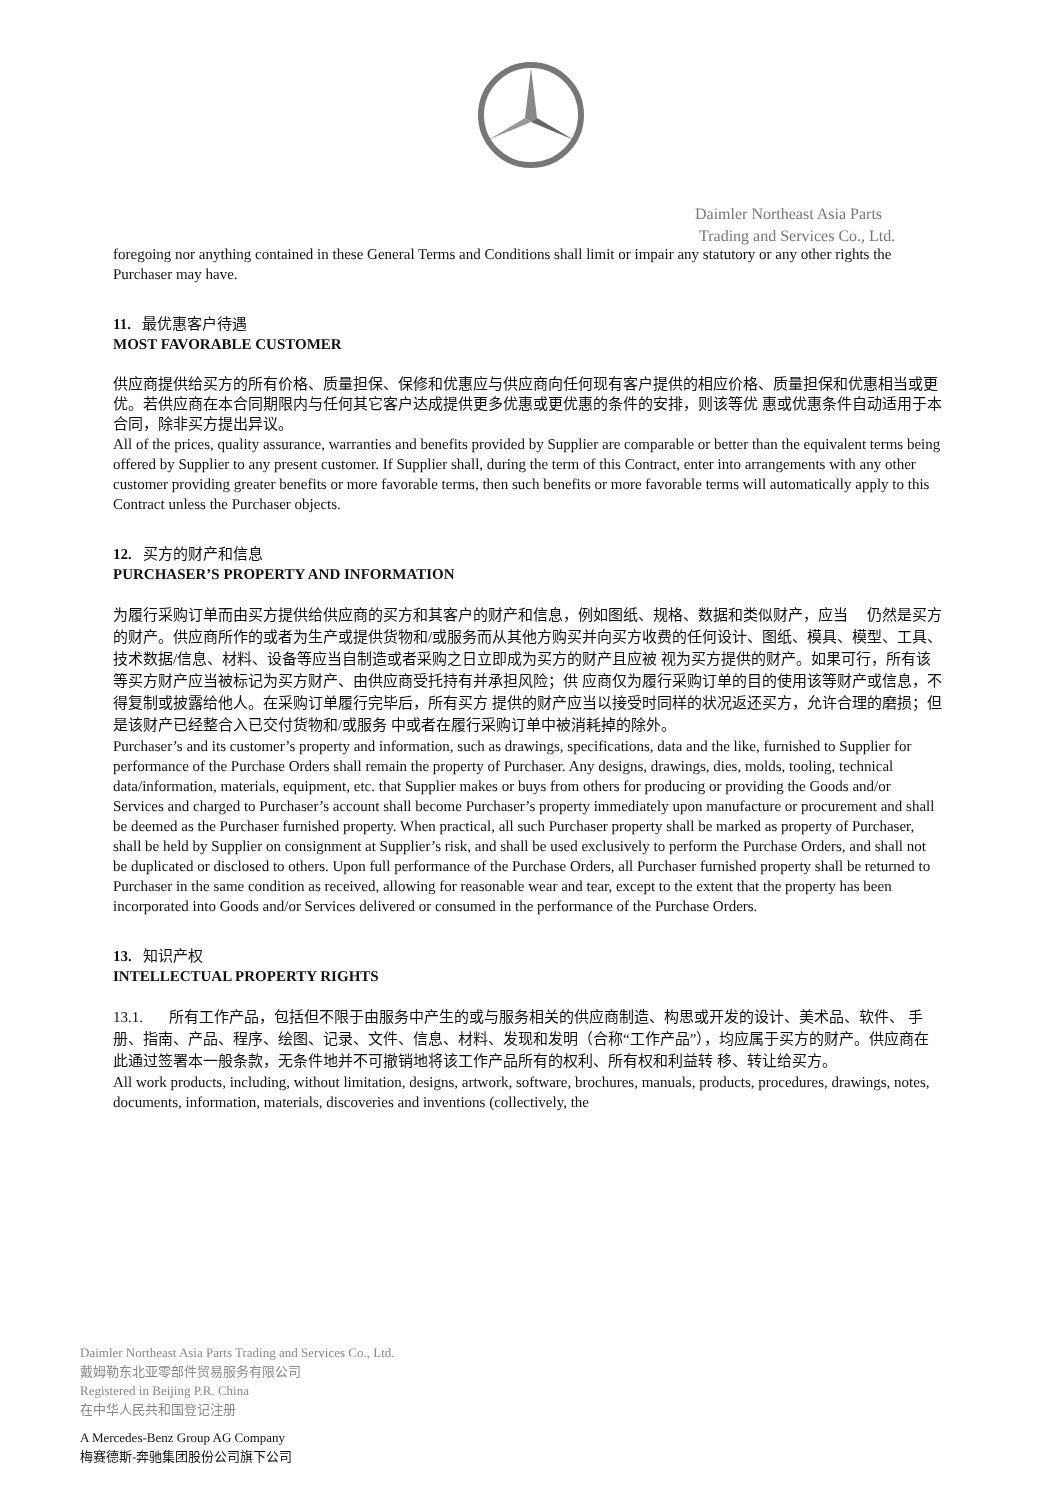Daimler Northeast Asia Parts
Trading and Services Co., Ltd.
foregoing nor anything contained in these General Terms and Conditions shall limit or impair any statutory or any other rights the Purchaser may have.
11. 最优惠客户待遇
MOST FAVORABLE CUSTOMER
供应商提供给买方的所有价格、质量担保、保修和优惠应与供应商向任何现有客户提供的相应价格、质量担保和优惠相当或更优。若供应商在本合同期限内与任何其它客户达成提供更多优惠或更优惠的条件的安排，则该等优 惠或优惠条件自动适用于本合同，除非买方提出异议。
All of the prices, quality assurance, warranties and benefits provided by Supplier are comparable or better than the equivalent terms being offered by Supplier to any present customer. If Supplier shall, during the term of this Contract, enter into arrangements with any other customer providing greater benefits or more favorable terms, then such benefits or more favorable terms will automatically apply to this Contract unless the Purchaser objects.
12. 买方的财产和信息
PURCHASER’S PROPERTY AND INFORMATION
为履行采购订单而由买方提供给供应商的买方和其客户的财产和信息，例如图纸、规格、数据和类似财产，应当 仍然是买方的财产。供应商所作的或者为生产或提供货物和/或服务而从其他方购买并向买方收费的任何设计、图纸、模具、模型、工具、技术数据/信息、材料、设备等应当自制造或者采购之日立即成为买方的财产且应被 视为买方提供的财产。如果可行，所有该等买方财产应当被标记为买方财产、由供应商受托持有并承担风险；供 应商仅为履行采购订单的目的使用该等财产或信息，不得复制或披露给他人。在采购订单履行完毕后，所有买方 提供的财产应当以接受时同样的状况返还买方，允许合理的磨损；但是该财产已经整合入已交付货物和/或服务 中或者在履行采购订单中被消耗掉的除外。
Purchaser’s and its customer’s property and information, such as drawings, specifications, data and the like, furnished to Supplier for performance of the Purchase Orders shall remain the property of Purchaser. Any designs, drawings, dies, molds, tooling, technical data/information, materials, equipment, etc. that Supplier makes or buys from others for producing or providing the Goods and/or Services and charged to Purchaser’s account shall become Purchaser’s property immediately upon manufacture or procurement and shall be deemed as the Purchaser furnished property. When practical, all such Purchaser property shall be marked as property of Purchaser, shall be held by Supplier on consignment at Supplier’s risk, and shall be used exclusively to perform the Purchase Orders, and shall not be duplicated or disclosed to others. Upon full performance of the Purchase Orders, all Purchaser furnished property shall be returned to Purchaser in the same condition as received, allowing for reasonable wear and tear, except to the extent that the property has been incorporated into Goods and/or Services delivered or consumed in the performance of the Purchase Orders.
13. 知识产权
INTELLECTUAL PROPERTY RIGHTS
13.1. 所有工作产品，包括但不限于由服务中产生的或与服务相关的供应商制造、构思或开发的设计、美术品、软件、 手册、指南、产品、程序、绘图、记录、文件、信息、材料、发现和发明（合称“工作产品”），均应属于买方的财产。供应商在此通过签署本一般条款，无条件地并不可撤销地将该工作产品所有的权利、所有权和利益转 移、转让给买方。
All work products, including, without limitation, designs, artwork, software, brochures, manuals, products, procedures, drawings, notes, documents, information, materials, discoveries and inventions (collectively, the
Daimler Northeast Asia Parts Trading and Services Co., Ltd.
戴姆勒东北亚零部件贸易服务有限公司
Registered in Beijing P.R. China
在中华人民共和国登记注册
A Mercedes-Benz Group AG Company
梅赛德斯-奔驰集团股份公司旗下公司